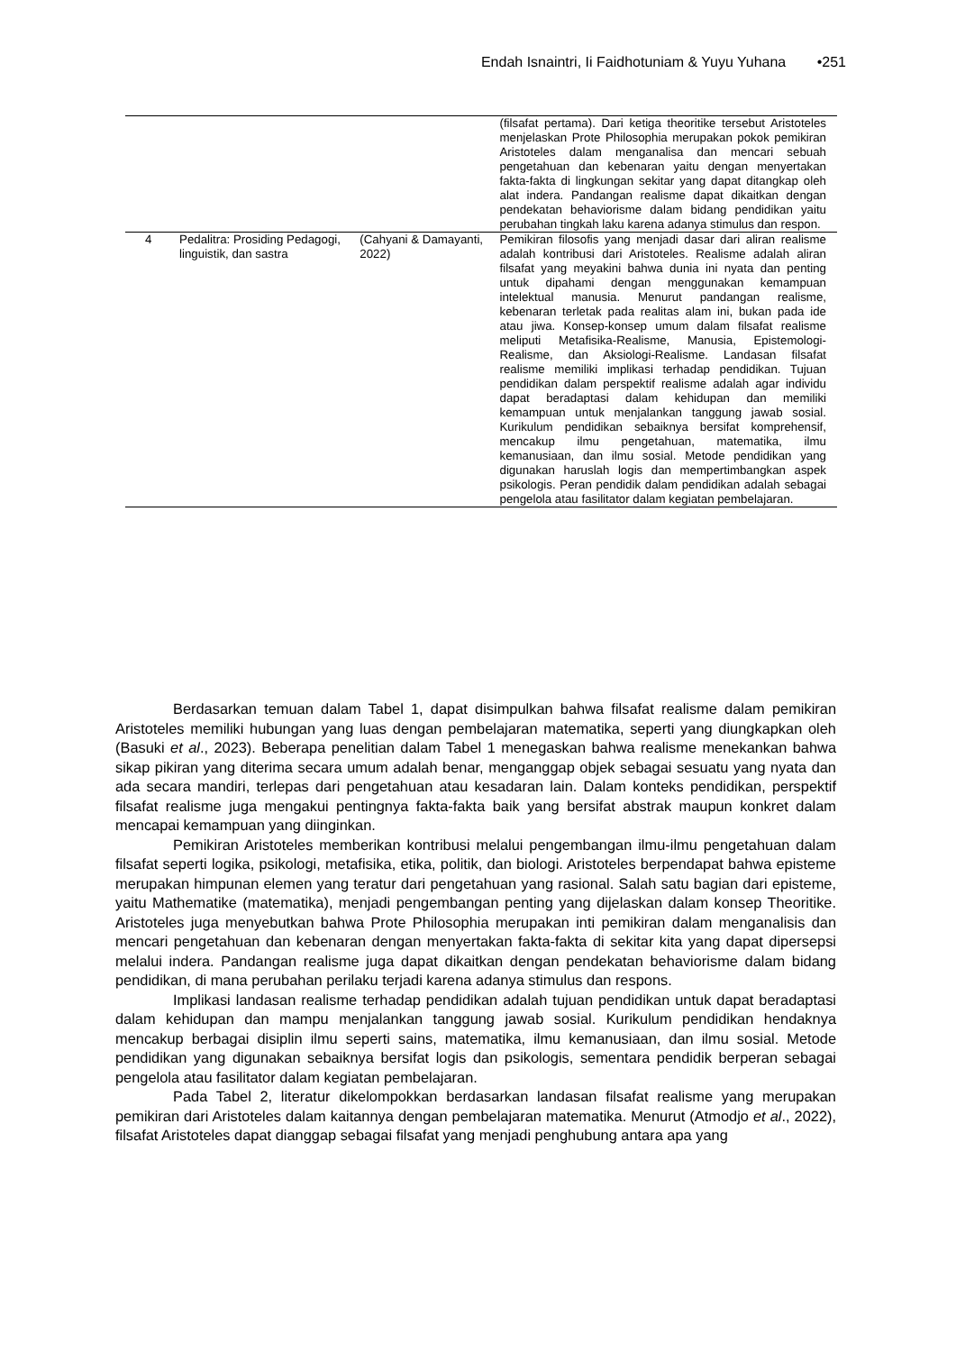Endah Isnaintri, Ii Faidhotuniam & Yuyu Yuhana •251
| | | | (filsafat pertama). Dari ketiga theoritike tersebut Aristoteles menjelaskan Prote Philosophia merupakan pokok pemikiran Aristoteles dalam menganalisa dan mencari sebuah pengetahuan dan kebenaran yaitu dengan menyertakan fakta-fakta di lingkungan sekitar yang dapat ditangkap oleh alat indera. Pandangan realisme dapat dikaitkan dengan pendekatan behaviorisme dalam bidang pendidikan yaitu perubahan tingkah laku karena adanya stimulus dan respon. |
| 4 | Pedalitra: Prosiding Pedagogi, linguistik, dan sastra | (Cahyani & Damayanti, 2022) | Pemikiran filosofis yang menjadi dasar dari aliran realisme adalah kontribusi dari Aristoteles. Realisme adalah aliran filsafat yang meyakini bahwa dunia ini nyata dan penting untuk dipahami dengan menggunakan kemampuan intelektual manusia. Menurut pandangan realisme, kebenaran terletak pada realitas alam ini, bukan pada ide atau jiwa. Konsep-konsep umum dalam filsafat realisme meliputi Metafisika-Realisme, Manusia, Epistemologi-Realisme, dan Aksiologi-Realisme. Landasan filsafat realisme memiliki implikasi terhadap pendidikan. Tujuan pendidikan dalam perspektif realisme adalah agar individu dapat beradaptasi dalam kehidupan dan memiliki kemampuan untuk menjalankan tanggung jawab sosial. Kurikulum pendidikan sebaiknya bersifat komprehensif, mencakup ilmu pengetahuan, matematika, ilmu kemanusiaan, dan ilmu sosial. Metode pendidikan yang digunakan haruslah logis dan mempertimbangkan aspek psikologis. Peran pendidik dalam pendidikan adalah sebagai pengelola atau fasilitator dalam kegiatan pembelajaran. |
Berdasarkan temuan dalam Tabel 1, dapat disimpulkan bahwa filsafat realisme dalam pemikiran Aristoteles memiliki hubungan yang luas dengan pembelajaran matematika, seperti yang diungkapkan oleh (Basuki et al., 2023). Beberapa penelitian dalam Tabel 1 menegaskan bahwa realisme menekankan bahwa sikap pikiran yang diterima secara umum adalah benar, menganggap objek sebagai sesuatu yang nyata dan ada secara mandiri, terlepas dari pengetahuan atau kesadaran lain. Dalam konteks pendidikan, perspektif filsafat realisme juga mengakui pentingnya fakta-fakta baik yang bersifat abstrak maupun konkret dalam mencapai kemampuan yang diinginkan.
Pemikiran Aristoteles memberikan kontribusi melalui pengembangan ilmu-ilmu pengetahuan dalam filsafat seperti logika, psikologi, metafisika, etika, politik, dan biologi. Aristoteles berpendapat bahwa episteme merupakan himpunan elemen yang teratur dari pengetahuan yang rasional. Salah satu bagian dari episteme, yaitu Mathematike (matematika), menjadi pengembangan penting yang dijelaskan dalam konsep Theoritike. Aristoteles juga menyebutkan bahwa Prote Philosophia merupakan inti pemikiran dalam menganalisis dan mencari pengetahuan dan kebenaran dengan menyertakan fakta-fakta di sekitar kita yang dapat dipersepsi melalui indera. Pandangan realisme juga dapat dikaitkan dengan pendekatan behaviorisme dalam bidang pendidikan, di mana perubahan perilaku terjadi karena adanya stimulus dan respons.
Implikasi landasan realisme terhadap pendidikan adalah tujuan pendidikan untuk dapat beradaptasi dalam kehidupan dan mampu menjalankan tanggung jawab sosial. Kurikulum pendidikan hendaknya mencakup berbagai disiplin ilmu seperti sains, matematika, ilmu kemanusiaan, dan ilmu sosial. Metode pendidikan yang digunakan sebaiknya bersifat logis dan psikologis, sementara pendidik berperan sebagai pengelola atau fasilitator dalam kegiatan pembelajaran.
Pada Tabel 2, literatur dikelompokkan berdasarkan landasan filsafat realisme yang merupakan pemikiran dari Aristoteles dalam kaitannya dengan pembelajaran matematika. Menurut (Atmodjo et al., 2022), filsafat Aristoteles dapat dianggap sebagai filsafat yang menjadi penghubung antara apa yang